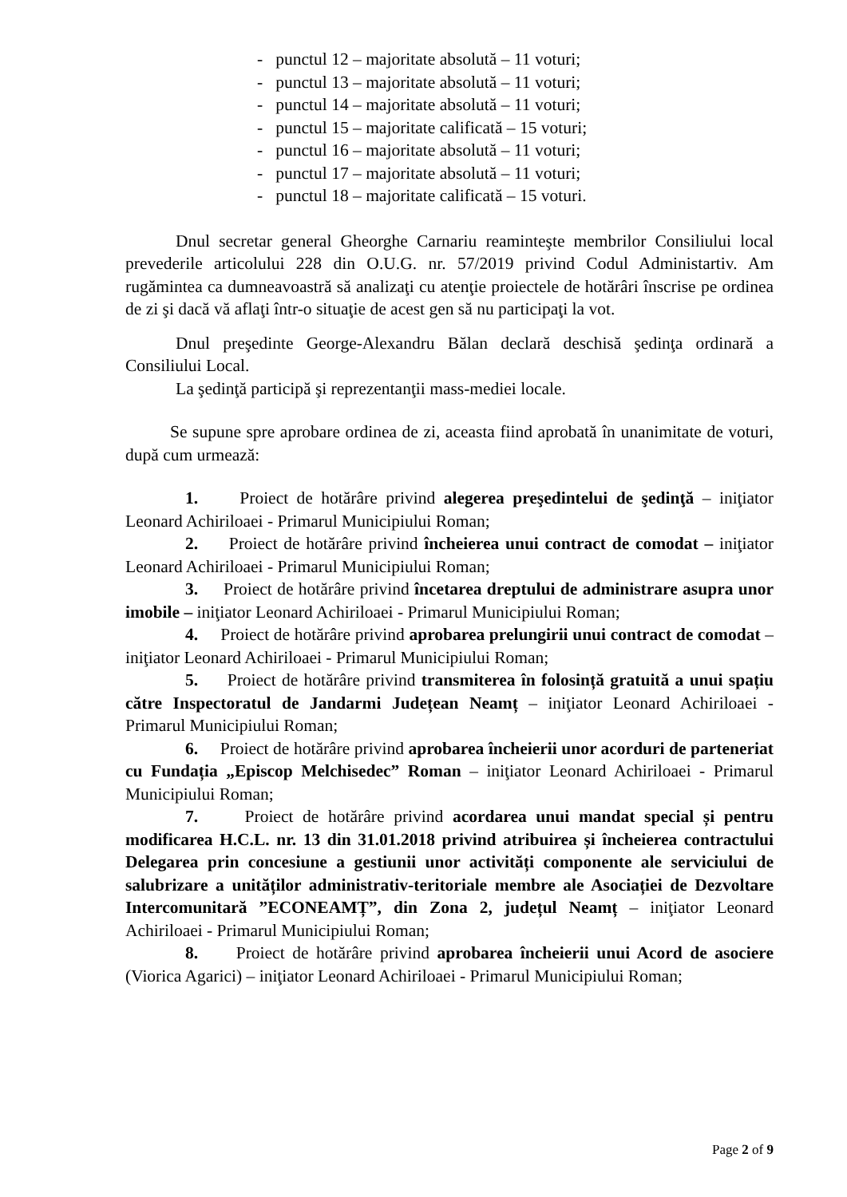- punctul 12 – majoritate absolută – 11 voturi;
- punctul 13 – majoritate absolută – 11 voturi;
- punctul 14 – majoritate absolută – 11 voturi;
- punctul 15 – majoritate calificată – 15 voturi;
- punctul 16 – majoritate absolută – 11 voturi;
- punctul 17 – majoritate absolută – 11 voturi;
- punctul 18 – majoritate calificată – 15 voturi.
Dnul secretar general Gheorghe Carnariu reaminteşte membrilor Consiliului local prevederile articolului 228 din O.U.G. nr. 57/2019 privind Codul Administartiv. Am rugămintea ca dumneavoastră să analizaţi cu atenţie proiectele de hotărâri înscrise pe ordinea de zi şi dacă vă aflaţi într-o situaţie de acest gen să nu participaţi la vot.
Dnul preşedinte George-Alexandru Bălan declară deschisă şedinţa ordinară a Consiliului Local.
La şedinţă participă şi reprezentanţii mass-mediei locale.
Se supune spre aprobare ordinea de zi, aceasta fiind aprobată în unanimitate de voturi, după cum urmează:
1. Proiect de hotărâre privind alegerea preşedintelui de şedinţă – iniţiator Leonard Achiriloaei - Primarul Municipiului Roman;
2. Proiect de hotărâre privind încheierea unui contract de comodat – iniţiator Leonard Achiriloaei - Primarul Municipiului Roman;
3. Proiect de hotărâre privind încetarea dreptului de administrare asupra unor imobile – iniţiator Leonard Achiriloaei - Primarul Municipiului Roman;
4. Proiect de hotărâre privind aprobarea prelungirii unui contract de comodat – iniţiator Leonard Achiriloaei - Primarul Municipiului Roman;
5. Proiect de hotărâre privind transmiterea în folosință gratuită a unui spațiu către Inspectoratul de Jandarmi Județean Neamț – iniţiator Leonard Achiriloaei - Primarul Municipiului Roman;
6. Proiect de hotărâre privind aprobarea încheierii unor acorduri de parteneriat cu Fundația „Episcop Melchisedec” Roman – iniţiator Leonard Achiriloaei - Primarul Municipiului Roman;
7. Proiect de hotărâre privind acordarea unui mandat special și pentru modificarea H.C.L. nr. 13 din 31.01.2018 privind atribuirea și încheierea contractului Delegarea prin concesiune a gestiunii unor activități componente ale serviciului de salubrizare a unităților administrativ-teritoriale membre ale Asociației de Dezvoltare Intercomunitară ”ECONEAMȚ”, din Zona 2, județul Neamț – iniţiator Leonard Achiriloaei - Primarul Municipiului Roman;
8. Proiect de hotărâre privind aprobarea încheierii unui Acord de asociere (Viorica Agarici) – iniţiator Leonard Achiriloaei - Primarul Municipiului Roman;
Page 2 of 9